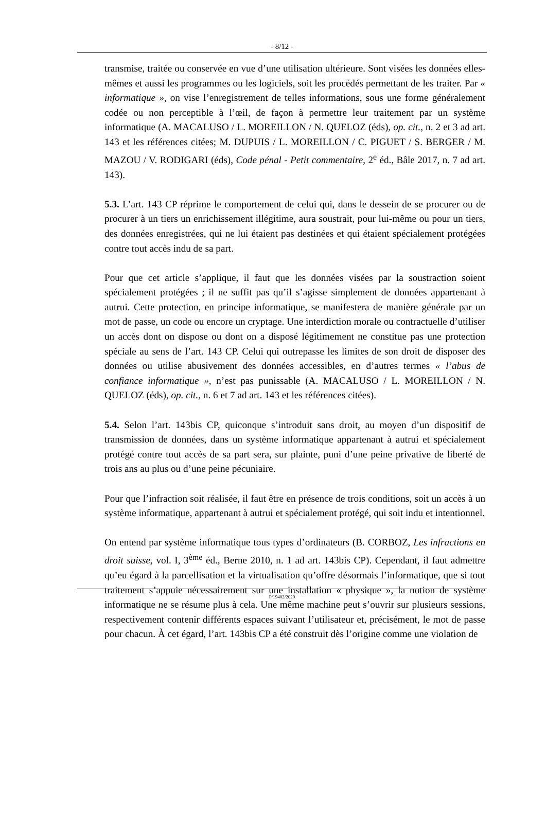- 8/12 -
transmise, traitée ou conservée en vue d’une utilisation ultérieure. Sont visées les données elles-mêmes et aussi les programmes ou les logiciels, soit les procédés permettant de les traiter. Par « informatique », on vise l’enregistrement de telles informations, sous une forme généralement codée ou non perceptible à l’œil, de façon à permettre leur traitement par un système informatique (A. MACALUSO / L. MOREILLON / N. QUELOZ (éds), op. cit., n. 2 et 3 ad art. 143 et les références citées; M. DUPUIS / L. MOREILLON / C. PIGUET / S. BERGER / M. MAZOU / V. RODIGARI (éds), Code pénal - Petit commentaire, 2<sup>e</sup> éd., Bâle 2017, n. 7 ad art. 143).
5.3. L’art. 143 CP réprime le comportement de celui qui, dans le dessein de se procurer ou de procurer à un tiers un enrichissement illégitime, aura soustrait, pour lui-même ou pour un tiers, des données enregistrées, qui ne lui étaient pas destinées et qui étaient spécialement protégées contre tout accès indu de sa part.
Pour que cet article s’applique, il faut que les données visées par la soustraction soient spécialement protégées ; il ne suffit pas qu’il s’agisse simplement de données appartenant à autrui. Cette protection, en principe informatique, se manifestera de manière générale par un mot de passe, un code ou encore un cryptage. Une interdiction morale ou contractuelle d’utiliser un accès dont on dispose ou dont on a disposé légitimement ne constitue pas une protection spéciale au sens de l’art. 143 CP. Celui qui outrepasse les limites de son droit de disposer des données ou utilise abusivement des données accessibles, en d’autres termes « l’abus de confiance informatique », n’est pas punissable (A. MACALUSO / L. MOREILLON / N. QUELOZ (éds), op. cit., n. 6 et 7 ad art. 143 et les références citées).
5.4. Selon l’art. 143bis CP, quiconque s’introduit sans droit, au moyen d’un dispositif de transmission de données, dans un système informatique appartenant à autrui et spécialement protégé contre tout accès de sa part sera, sur plainte, puni d’une peine privative de liberté de trois ans au plus ou d’une peine pécuniaire.
Pour que l’infraction soit réalisée, il faut être en présence de trois conditions, soit un accès à un système informatique, appartenant à autrui et spécialement protégé, qui soit indu et intentionnel.
On entend par système informatique tous types d’ordinateurs (B. CORBOZ, Les infractions en droit suisse, vol. I, 3<sup>ème</sup> éd., Berne 2010, n. 1 ad art. 143bis CP). Cependant, il faut admettre qu’eu égard à la parcellisation et la virtualisation qu’offre désormais l’informatique, que si tout traitement s’appuie nécessairement sur une installation « physique », la notion de système informatique ne se résume plus à cela. Une même machine peut s’ouvrir sur plusieurs sessions, respectivement contenir différents espaces suivant l’utilisateur et, précisément, le mot de passe pour chacun. À cet égard, l’art. 143bis CP a été construit dès l’origine comme une violation de
P/19402/2020